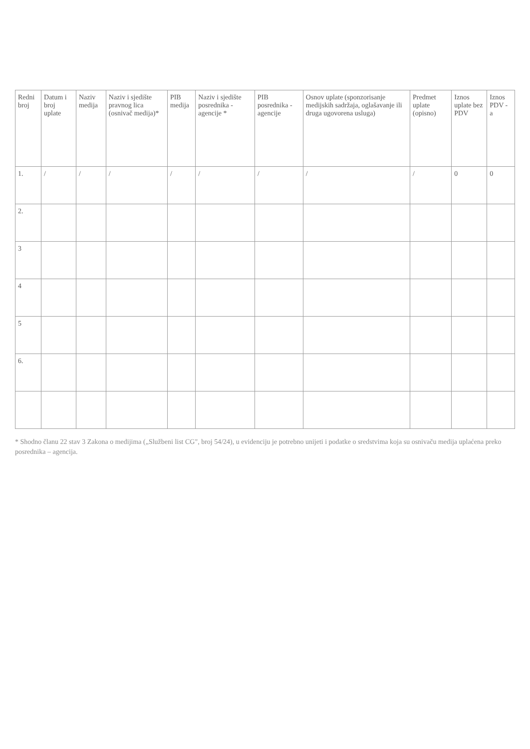| Redni broj | Datum i broj uplate | Naziv medija | Naziv i sjedište pravnog lica (osnivač medija)* | PIB medija | Naziv i sjedište posrednika - agencije * | PIB posrednika - agencije | Osnov uplate (sponzorisanje medijskih sadržaja, oglašavanje ili druga ugovorena usluga) | Predmet uplate (opisno) | Iznos uplate bez PDV | Iznos PDV - a |
| --- | --- | --- | --- | --- | --- | --- | --- | --- | --- | --- |
| 1. | / | / | / | / | / | / | / | / | 0 | 0 |
| 2. | | | | | | | | | | |
| 3 | | | | | | | | | | |
| 4 | | | | | | | | | | |
| 5 | | | | | | | | | | |
| 6. | | | | | | | | | | |
* Shodno članu 22 stav 3 Zakona o medijima („Službeni list CG", broj 54/24), u evidenciju je potrebno unijeti i podatke o sredstvima koja su osnivaču medija uplaćena preko posrednika – agencija.